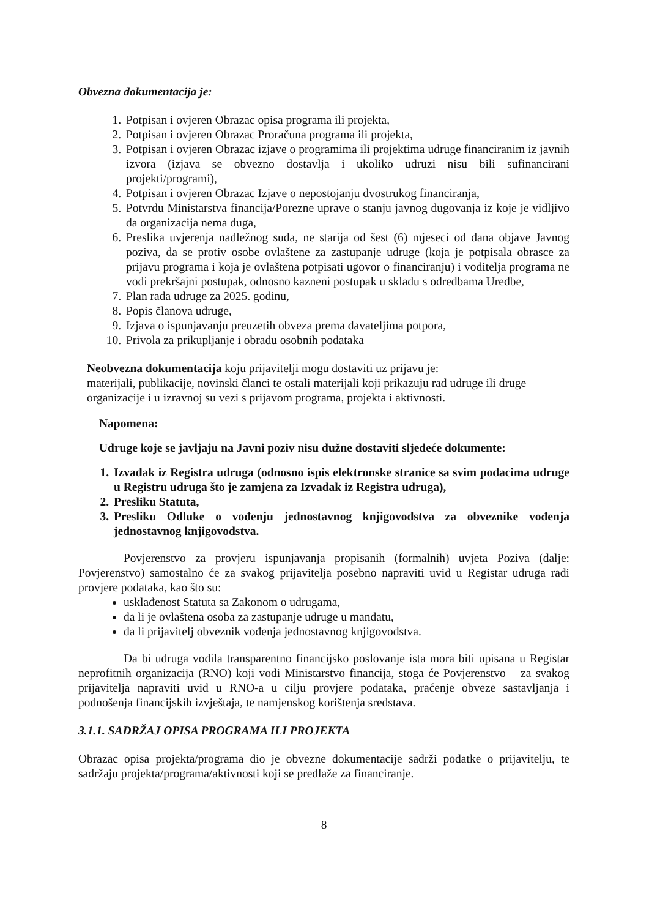Obvezna dokumentacija je:
1. Potpisan i ovjeren Obrazac opisa programa ili projekta,
2. Potpisan i ovjeren Obrazac Proračuna programa ili projekta,
3. Potpisan i ovjeren Obrazac izjave o programima ili projektima udruge financiranim iz javnih izvora (izjava se obvezno dostavlja i ukoliko udruzi nisu bili sufinancirani projekti/programi),
4. Potpisan i ovjeren Obrazac Izjave o nepostojanju dvostrukog financiranja,
5. Potvrdu Ministarstva financija/Porezne uprave o stanju javnog dugovanja iz koje je vidljivo da organizacija nema duga,
6. Preslika uvjerenja nadležnog suda, ne starija od šest (6) mjeseci od dana objave Javnog poziva, da se protiv osobe ovlaštene za zastupanje udruge (koja je potpisala obrasce za prijavu programa i koja je ovlaštena potpisati ugovor o financiranju) i voditelja programa ne vodi prekršajni postupak, odnosno kazneni postupak u skladu s odredbama Uredbe,
7. Plan rada udruge za 2025. godinu,
8. Popis članova udruge,
9. Izjava o ispunjavanju preuzetih obveza prema davateljima potpora,
10. Privola za prikupljanje i obradu osobnih podataka
Neobvezna dokumentacija koju prijavitelji mogu dostaviti uz prijavu je:
materijali, publikacije, novinski članci te ostali materijali koji prikazuju rad udruge ili druge organizacije i u izravnoj su vezi s prijavom programa, projekta i aktivnosti.
Napomena:
Udruge koje se javljaju na Javni poziv nisu dužne dostaviti sljedeće dokumente:
1. Izvadak iz Registra udruga (odnosno ispis elektronske stranice sa svim podacima udruge u Registru udruga što je zamjena za Izvadak iz Registra udruga),
2. Presliku Statuta,
3. Presliku Odluke o vođenju jednostavnog knjigovodstva za obveznike vođenja jednostavnog knjigovodstva.
Povjerenstvo za provjeru ispunjavanja propisanih (formalnih) uvjeta Poziva (dalje: Povjerenstvo) samostalno će za svakog prijavitelja posebno napraviti uvid u Registar udruga radi provjere podataka, kao što su:
usklađenost Statuta sa Zakonom o udrugama,
da li je ovlaštena osoba za zastupanje udruge u mandatu,
da li prijavitelj obveznik vođenja jednostavnog knjigovodstva.
Da bi udruga vodila transparentno financijsko poslovanje ista mora biti upisana u Registar neprofitnih organizacija (RNO) koji vodi Ministarstvo financija, stoga će Povjerenstvo – za svakog prijavitelja napraviti uvid u RNO-a u cilju provjere podataka, praćenje obveze sastavljanja i podnošenja financijskih izvještaja, te namjenskog korištenja sredstava.
3.1.1. SADRŽAJ OPISA PROGRAMA ILI PROJEKTA
Obrazac opisa projekta/programa dio je obvezne dokumentacije sadrži podatke o prijavitelju, te sadržaju projekta/programa/aktivnosti koji se predlaže za financiranje.
8